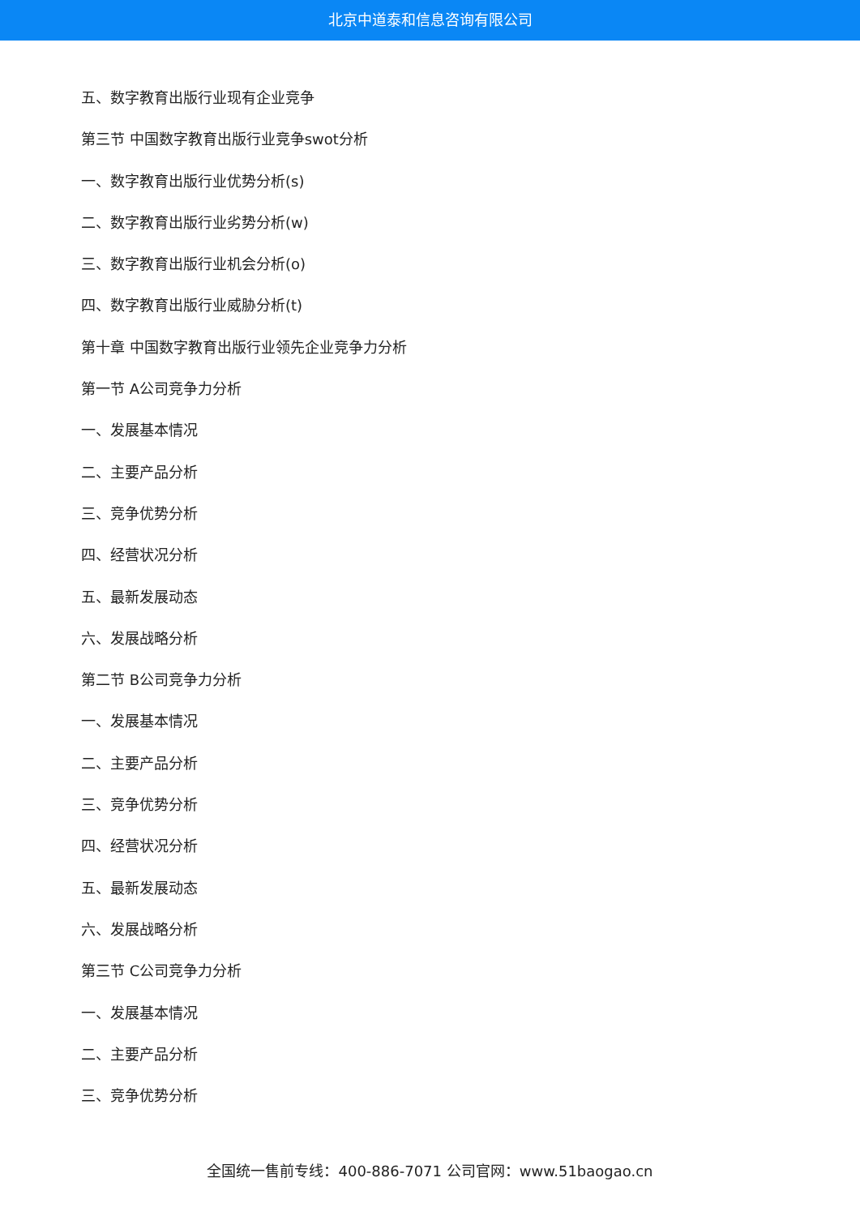北京中道泰和信息咨询有限公司
五、数字教育出版行业现有企业竞争
第三节 中国数字教育出版行业竞争swot分析
一、数字教育出版行业优势分析(s)
二、数字教育出版行业劣势分析(w)
三、数字教育出版行业机会分析(o)
四、数字教育出版行业威胁分析(t)
第十章 中国数字教育出版行业领先企业竞争力分析
第一节 A公司竞争力分析
一、发展基本情况
二、主要产品分析
三、竞争优势分析
四、经营状况分析
五、最新发展动态
六、发展战略分析
第二节 B公司竞争力分析
一、发展基本情况
二、主要产品分析
三、竞争优势分析
四、经营状况分析
五、最新发展动态
六、发展战略分析
第三节 C公司竞争力分析
一、发展基本情况
二、主要产品分析
三、竞争优势分析
全国统一售前专线：400-886-7071 公司官网：www.51baogao.cn